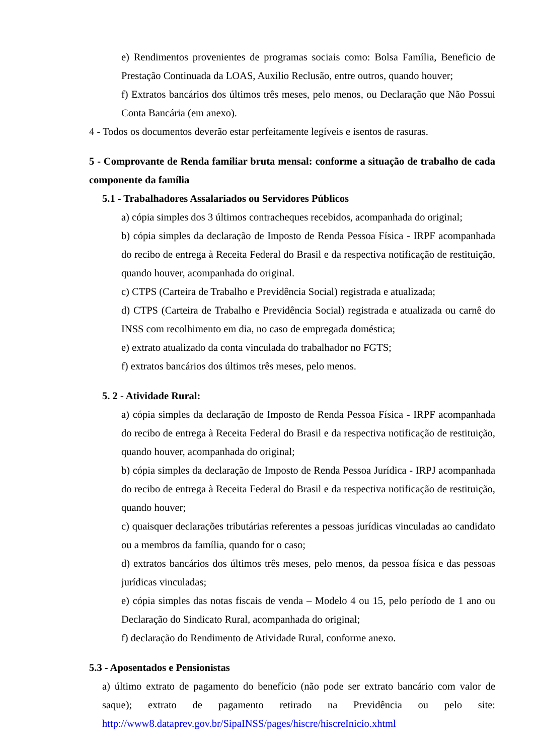e) Rendimentos provenientes de programas sociais como: Bolsa Família, Beneficio de Prestação Continuada da LOAS, Auxilio Reclusão, entre outros, quando houver;
f) Extratos bancários dos últimos três meses, pelo menos, ou Declaração que Não Possui Conta Bancária (em anexo).
4 - Todos os documentos deverão estar perfeitamente legíveis e isentos de rasuras.
5 - Comprovante de Renda familiar bruta mensal: conforme a situação de trabalho de cada componente da família
5.1 - Trabalhadores Assalariados ou Servidores Públicos
a) cópia simples dos 3 últimos contracheques recebidos, acompanhada do original;
b) cópia simples da declaração de Imposto de Renda Pessoa Física - IRPF acompanhada do recibo de entrega à Receita Federal do Brasil e da respectiva notificação de restituição, quando houver, acompanhada do original.
c) CTPS (Carteira de Trabalho e Previdência Social) registrada e atualizada;
d) CTPS (Carteira de Trabalho e Previdência Social) registrada e atualizada ou carnê do INSS com recolhimento em dia, no caso de empregada doméstica;
e) extrato atualizado da conta vinculada do trabalhador no FGTS;
f) extratos bancários dos últimos três meses, pelo menos.
5. 2 - Atividade Rural:
a) cópia simples da declaração de Imposto de Renda Pessoa Física - IRPF acompanhada do recibo de entrega à Receita Federal do Brasil e da respectiva notificação de restituição, quando houver, acompanhada do original;
b) cópia simples da declaração de Imposto de Renda Pessoa Jurídica - IRPJ acompanhada do recibo de entrega à Receita Federal do Brasil e da respectiva notificação de restituição, quando houver;
c) quaisquer declarações tributárias referentes a pessoas jurídicas vinculadas ao candidato ou a membros da família, quando for o caso;
d) extratos bancários dos últimos três meses, pelo menos, da pessoa física e das pessoas jurídicas vinculadas;
e) cópia simples das notas fiscais de venda – Modelo 4 ou 15, pelo período de 1 ano ou Declaração do Sindicato Rural, acompanhada do original;
f) declaração do Rendimento de Atividade Rural, conforme anexo.
5.3 - Aposentados e Pensionistas
a) último extrato de pagamento do benefício (não pode ser extrato bancário com valor de saque); extrato de pagamento retirado na Previdência ou pelo site: http://www8.dataprev.gov.br/SipaINSS/pages/hiscre/hiscreInicio.xhtml